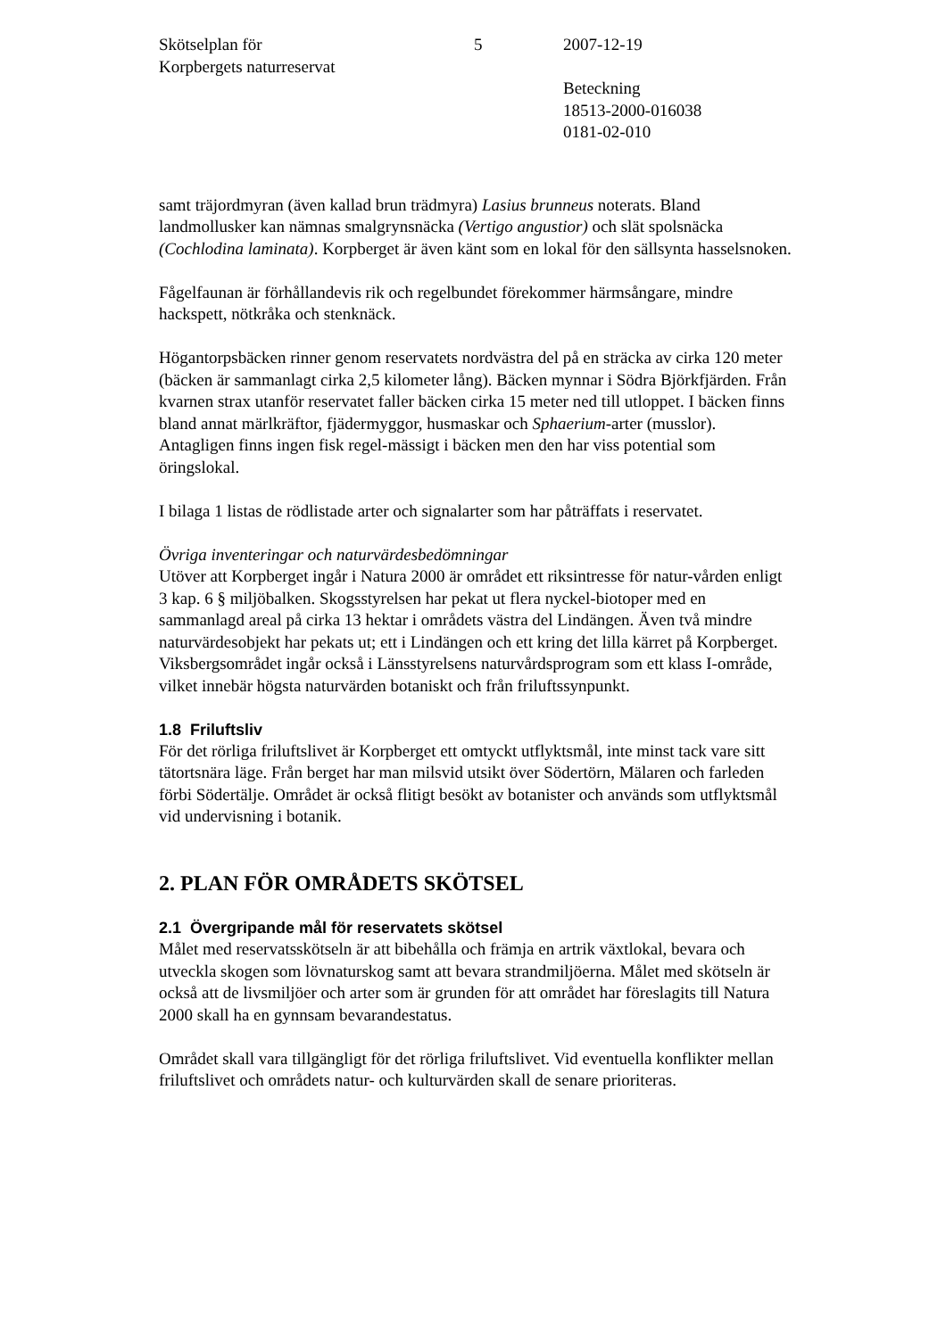Skötselplan för
Korpbergets naturreservat
5 2007-12-19
Beteckning
18513-2000-016038
0181-02-010
samt träjordmyran (även kallad brun trädmyra) Lasius brunneus noterats. Bland landmollusker kan nämnas smalgrynsnäcka (Vertigo angustior) och slät spolsnäcka (Cochlodina laminata). Korpberget är även känt som en lokal för den sällsynta hasselsnoken.
Fågelfaunan är förhållandevis rik och regelbundet förekommer härmsångare, mindre hackspett, nötkråka och stenknäck.
Högantorpsbäcken rinner genom reservatets nordvästra del på en sträcka av cirka 120 meter (bäcken är sammanlagt cirka 2,5 kilometer lång). Bäcken mynnar i Södra Björkfjärden. Från kvarnen strax utanför reservatet faller bäcken cirka 15 meter ned till utloppet. I bäcken finns bland annat märlkräftor, fjädermyggor, husmaskar och Sphaerium-arter (musslor). Antagligen finns ingen fisk regel-mässigt i bäcken men den har viss potential som öringslokal.
I bilaga 1 listas de rödlistade arter och signalarter som har påträffats i reservatet.
Övriga inventeringar och naturvärdesbedömningar
Utöver att Korpberget ingår i Natura 2000 är området ett riksintresse för natur-vården enligt 3 kap. 6 § miljöbalken. Skogsstyrelsen har pekat ut flera nyckel-biotoper med en sammanlagd areal på cirka 13 hektar i områdets västra del Lindängen. Även två mindre naturvärdesobjekt har pekats ut; ett i Lindängen och ett kring det lilla kärret på Korpberget. Viksbergsområdet ingår också i Länsstyrelsens naturvårdsprogram som ett klass I-område, vilket innebär högsta naturvärden botaniskt och från friluftssynpunkt.
1.8 Friluftsliv
För det rörliga friluftslivet är Korpberget ett omtyckt utflyktsmål, inte minst tack vare sitt tätortsnära läge. Från berget har man milsvid utsikt över Södertörn, Mälaren och farleden förbi Södertälje. Området är också flitigt besökt av botanister och används som utflyktsmål vid undervisning i botanik.
2. PLAN FÖR OMRÅDETS SKÖTSEL
2.1 Övergripande mål för reservatets skötsel
Målet med reservatsskötseln är att bibehålla och främja en artrik växtlokal, bevara och utveckla skogen som lövnaturskog samt att bevara strandmiljöerna. Målet med skötseln är också att de livsmiljöer och arter som är grunden för att området har föreslagits till Natura 2000 skall ha en gynnsam bevarandestatus.
Området skall vara tillgängligt för det rörliga friluftslivet. Vid eventuella konflikter mellan friluftslivet och områdets natur- och kulturvärden skall de senare prioriteras.